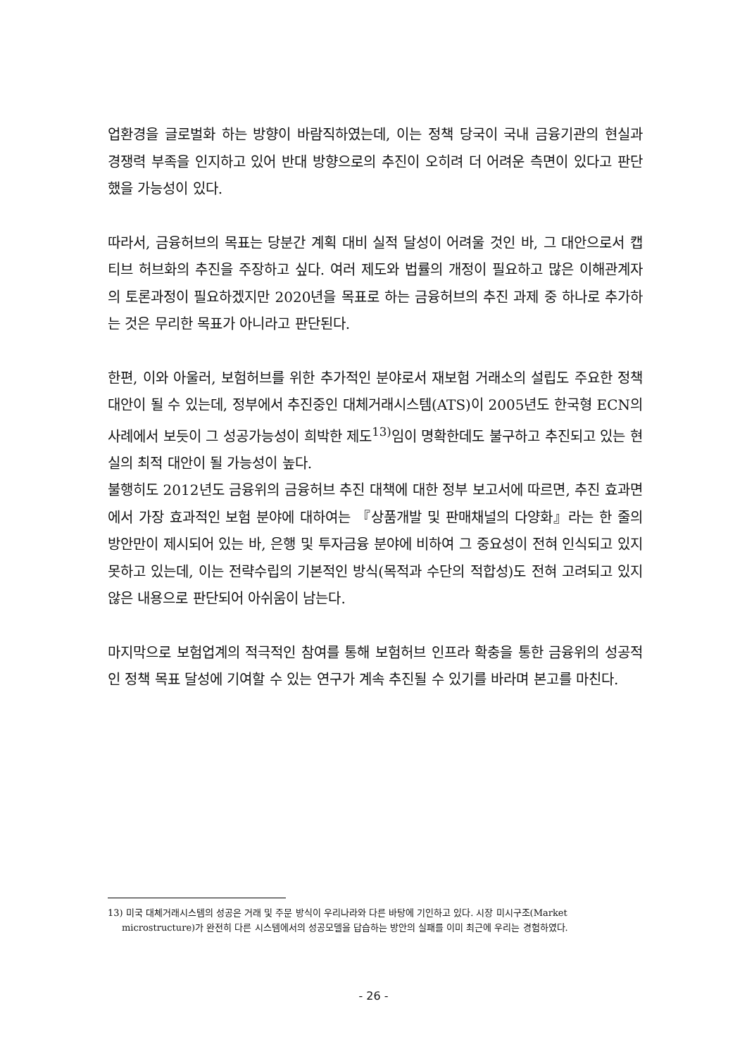업환경을 글로벌화 하는 방향이 바람직하였는데, 이는 정책 당국이 국내 금융기관의 현실과 경쟁력 부족을 인지하고 있어 반대 방향으로의 추진이 오히려 더 어려운 측면이 있다고 판단했을 가능성이 있다.
따라서, 금융허브의 목표는 당분간 계획 대비 실적 달성이 어려울 것인 바, 그 대안으로서 캡티브 허브화의 추진을 주장하고 싶다. 여러 제도와 법률의 개정이 필요하고 많은 이해관계자의 토론과정이 필요하겠지만 2020년을 목표로 하는 금융허브의 추진 과제 중 하나로 추가하는 것은 무리한 목표가 아니라고 판단된다.
한편, 이와 아울러, 보험허브를 위한 추가적인 분야로서 재보험 거래소의 설립도 주요한 정책 대안이 될 수 있는데, 정부에서 추진중인 대체거래시스템(ATS)이 2005년도 한국형 ECN의 사례에서 보듯이 그 성공가능성이 희박한 제도<sup>13)</sup>임이 명확한데도 불구하고 추진되고 있는 현실의 최적 대안이 될 가능성이 높다.
불행히도 2012년도 금융위의 금융허브 추진 대책에 대한 정부 보고서에 따르면, 추진 효과면에서 가장 효과적인 보험 분야에 대하여는 『상품개발 및 판매채널의 다양화』라는 한 줄의 방안만이 제시되어 있는 바, 은행 및 투자금융 분야에 비하여 그 중요성이 전혀 인식되고 있지 못하고 있는데, 이는 전략수립의 기본적인 방식(목적과 수단의 적합성)도 전혀 고려되고 있지 않은 내용으로 판단되어 아쉬움이 남는다.
마지막으로 보험업계의 적극적인 참여를 통해 보험허브 인프라 확충을 통한 금융위의 성공적인 정책 목표 달성에 기여할 수 있는 연구가 계속 추진될 수 있기를 바라며 본고를 마친다.
13) 미국 대체거래시스템의 성공은 거래 및 주문 방식이 우리나라와 다른 바탕에 기인하고 있다. 시장 미시구조(Market microstructure)가 완전히 다른 시스템에서의 성공모델을 답습하는 방안의 실패를 이미 최근에 우리는 경험하였다.
- 26 -